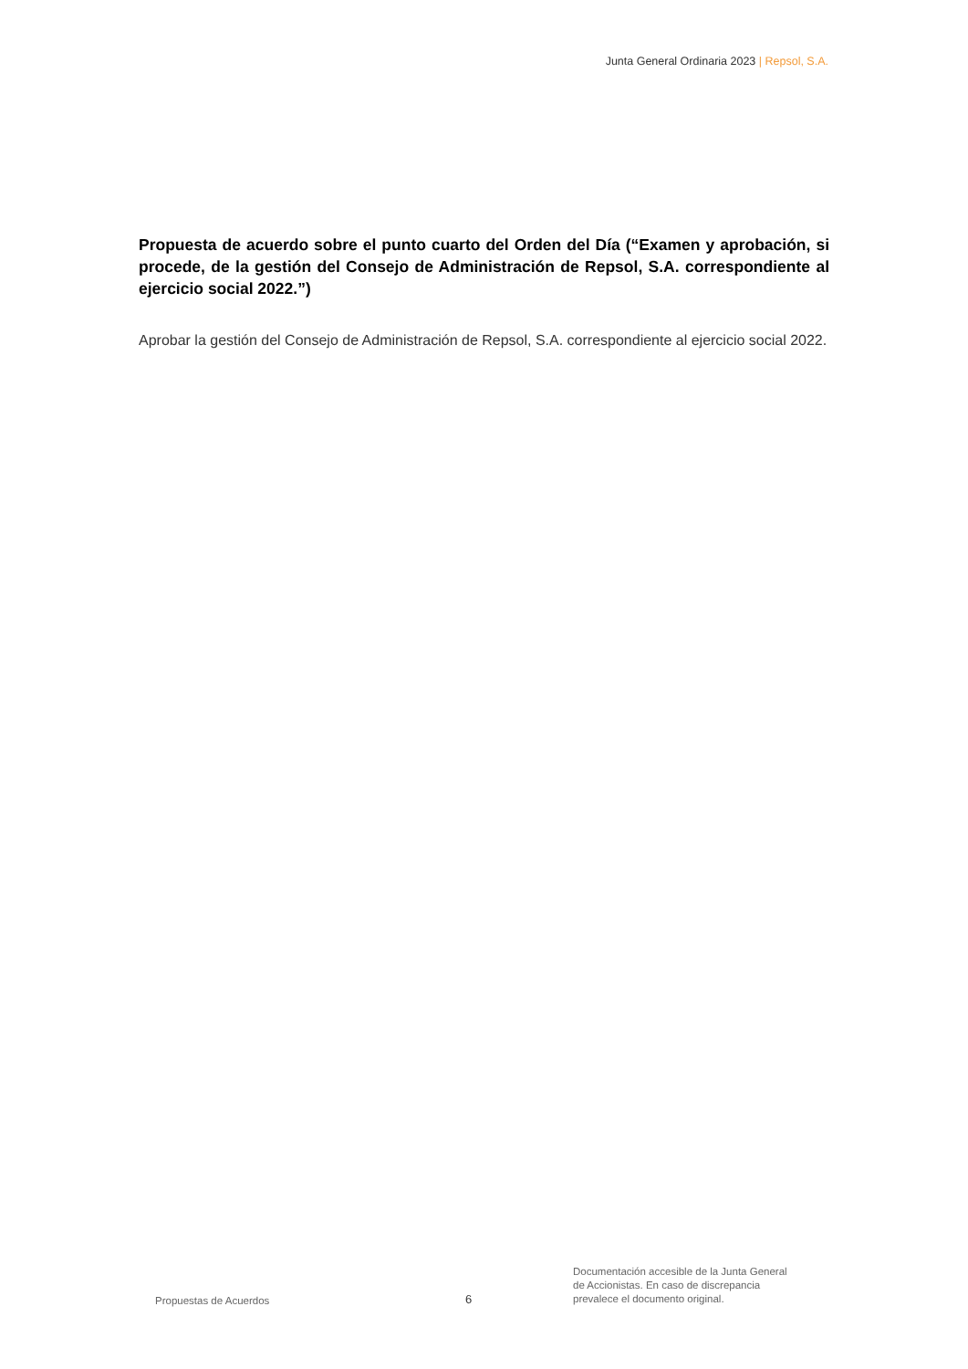Junta General Ordinaria 2023 | Repsol, S.A.
Propuesta de acuerdo sobre el punto cuarto del Orden del Día (“Examen y aprobación, si procede, de la gestión del Consejo de Administración de Repsol, S.A. correspondiente al ejercicio social 2022.”)
Aprobar la gestión del Consejo de Administración de Repsol, S.A. correspondiente al ejercicio social 2022.
Propuestas de Acuerdos
6
Documentación accesible de la Junta General
de Accionistas. En caso de discrepancia
prevalece el documento original.